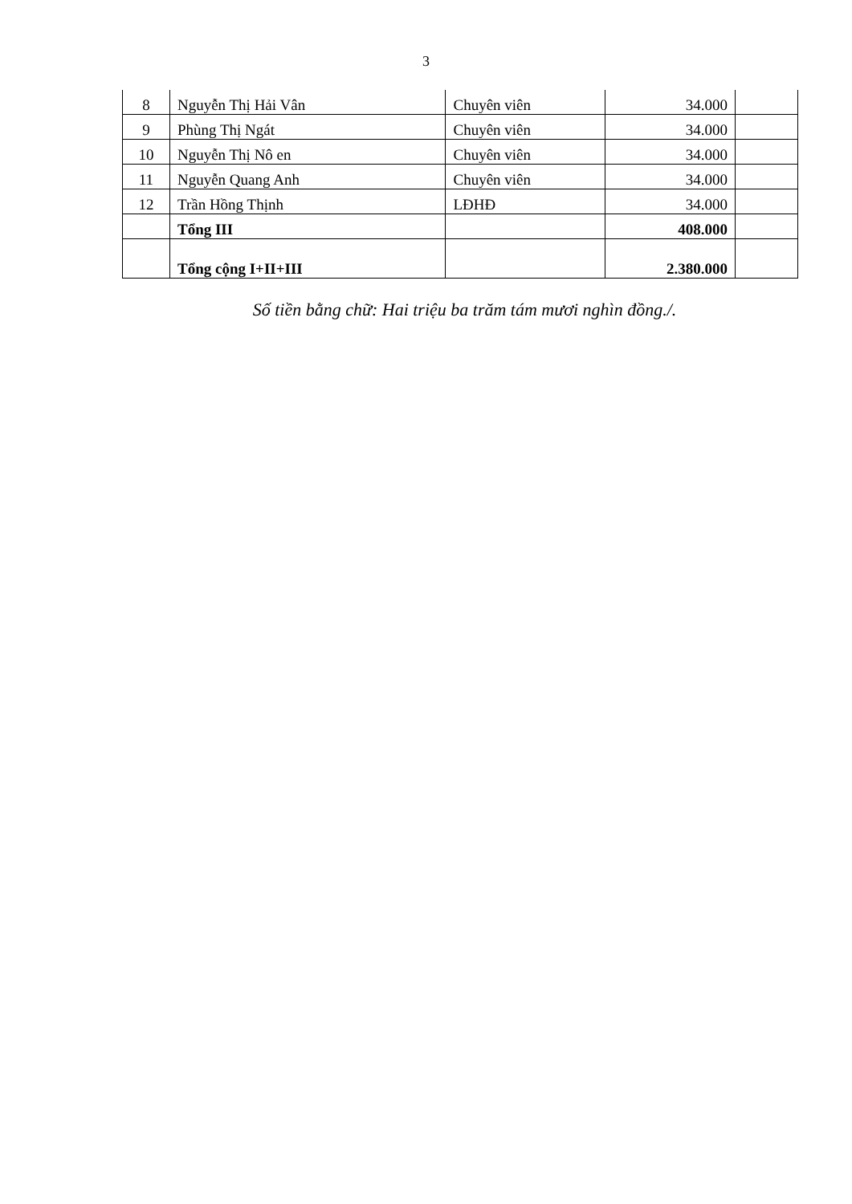3
| 8 | Nguyễn Thị Hải Vân | Chuyên viên | 34.000 | |
| 9 | Phùng Thị Ngát | Chuyên viên | 34.000 | |
| 10 | Nguyễn Thị Nô en | Chuyên viên | 34.000 | |
| 11 | Nguyễn Quang Anh | Chuyên viên | 34.000 | |
| 12 | Trần Hồng Thịnh | LĐHĐ | 34.000 | |
| | Tổng III | | 408.000 | |
| | Tổng cộng I+II+III | | 2.380.000 | |
Số tiền bằng chữ: Hai triệu ba trăm tám mươi nghìn đồng./.